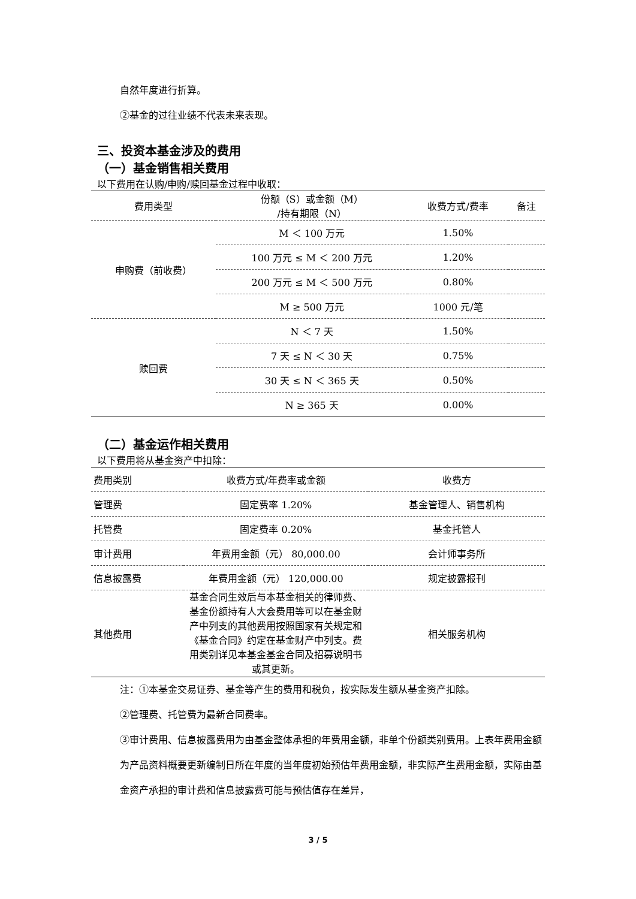自然年度进行折算。
②基金的过往业绩不代表未来表现。
三、投资本基金涉及的费用
（一）基金销售相关费用
以下费用在认购/申购/赎回基金过程中收取：
| 费用类型 | 份额（S）或金额（M） /持有期限（N） | 收费方式/费率 | 备注 |
| --- | --- | --- | --- |
| 申购费（前收费） | M ＜ 100 万元 | 1.50% | |
| | 100 万元 ≤ M ＜ 200 万元 | 1.20% | |
| | 200 万元 ≤ M ＜ 500 万元 | 0.80% | |
| | M ≥ 500 万元 | 1000 元/笔 | |
| 赎回费 | N ＜ 7 天 | 1.50% | |
| | 7 天 ≤ N ＜ 30 天 | 0.75% | |
| | 30 天 ≤ N ＜ 365 天 | 0.50% | |
| | N ≥ 365 天 | 0.00% | |
（二）基金运作相关费用
以下费用将从基金资产中扣除：
| 费用类别 | 收费方式/年费率或金额 | 收费方 |
| --- | --- | --- |
| 管理费 | 固定费率 1.20% | 基金管理人、销售机构 |
| 托管费 | 固定费率 0.20% | 基金托管人 |
| 审计费用 | 年费用金额（元） 80,000.00 | 会计师事务所 |
| 信息披露费 | 年费用金额（元） 120,000.00 | 规定披露报刊 |
| 其他费用 | 基金合同生效后与本基金相关的律师费、基金份额持有人大会费用等可以在基金财产中列支的其他费用按照国家有关规定和《基金合同》约定在基金财产中列支。费用类别详见本基金基金合同及招募说明书或其更新。 | 相关服务机构 |
注：①本基金交易证券、基金等产生的费用和税负，按实际发生额从基金资产扣除。
②管理费、托管费为最新合同费率。
③审计费用、信息披露费用为由基金整体承担的年费用金额，非单个份额类别费用。上表年费用金额为产品资料概要更新编制日所在年度的当年度初始预估年费用金额，非实际产生费用金额，实际由基金资产承担的审计费和信息披露费可能与预估值存在差异，
3 / 5